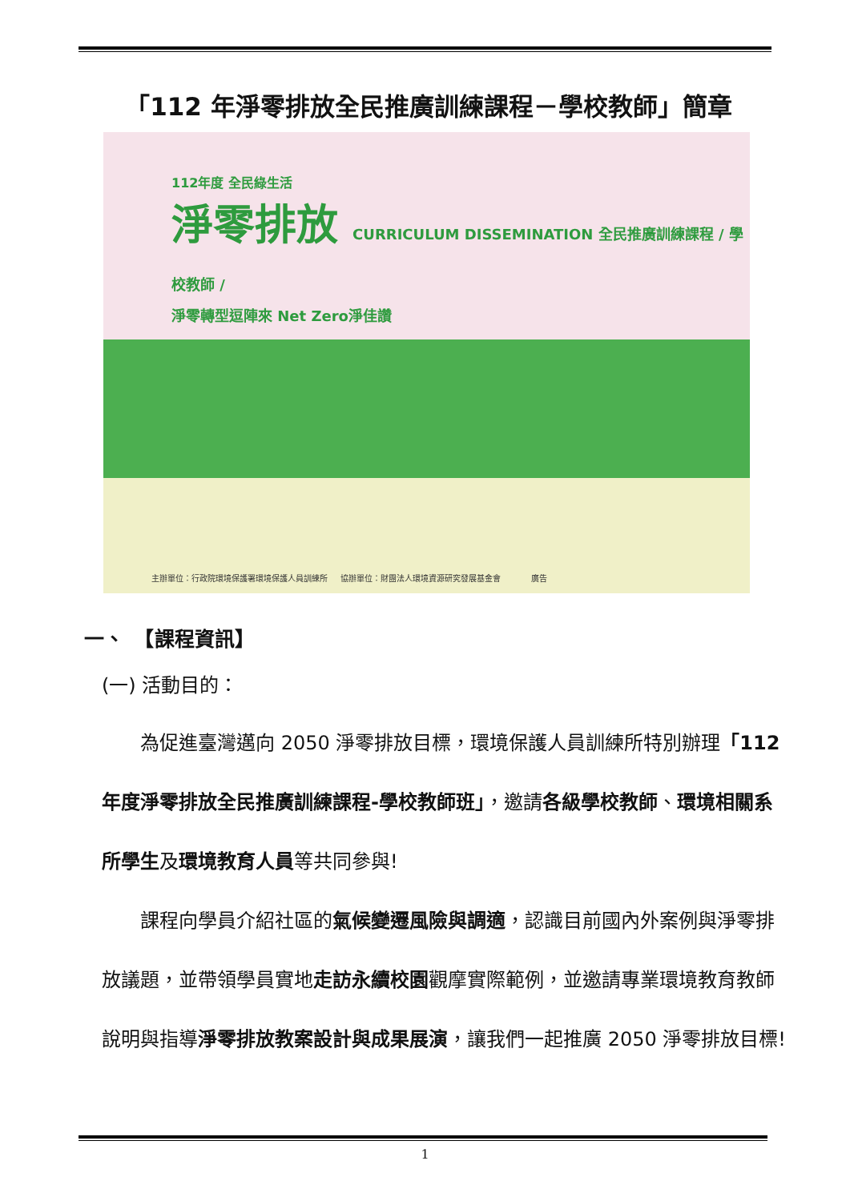「112 年淨零排放全民推廣訓練課程－學校教師」簡章
112年度 全民綠生活
淨零排放 CURRICULUM DISSEMINATION 全民推廣訓練課程 / 學校教師 /
淨零轉型逗陣來 Net Zero淨佳讚
主辦單位：行政院環境保護署環境保護人員訓練所 協辦單位：財團法人環境資源研究發展基金會 廣告
一、　【課程資訊】
(一) 活動目的：
　　為促進臺灣邁向 2050 淨零排放目標，環境保護人員訓練所特別辦理「112 年度淨零排放全民推廣訓練課程-學校教師班」，邀請各級學校教師、環境相關系所學生及環境教育人員等共同參與!
　　課程向學員介紹社區的氣候變遷風險與調適，認識目前國內外案例與淨零排放議題，並帶領學員實地走訪永續校園觀摩實際範例，並邀請專業環境教育教師說明與指導淨零排放教案設計與成果展演，讓我們一起推廣 2050 淨零排放目標!
1